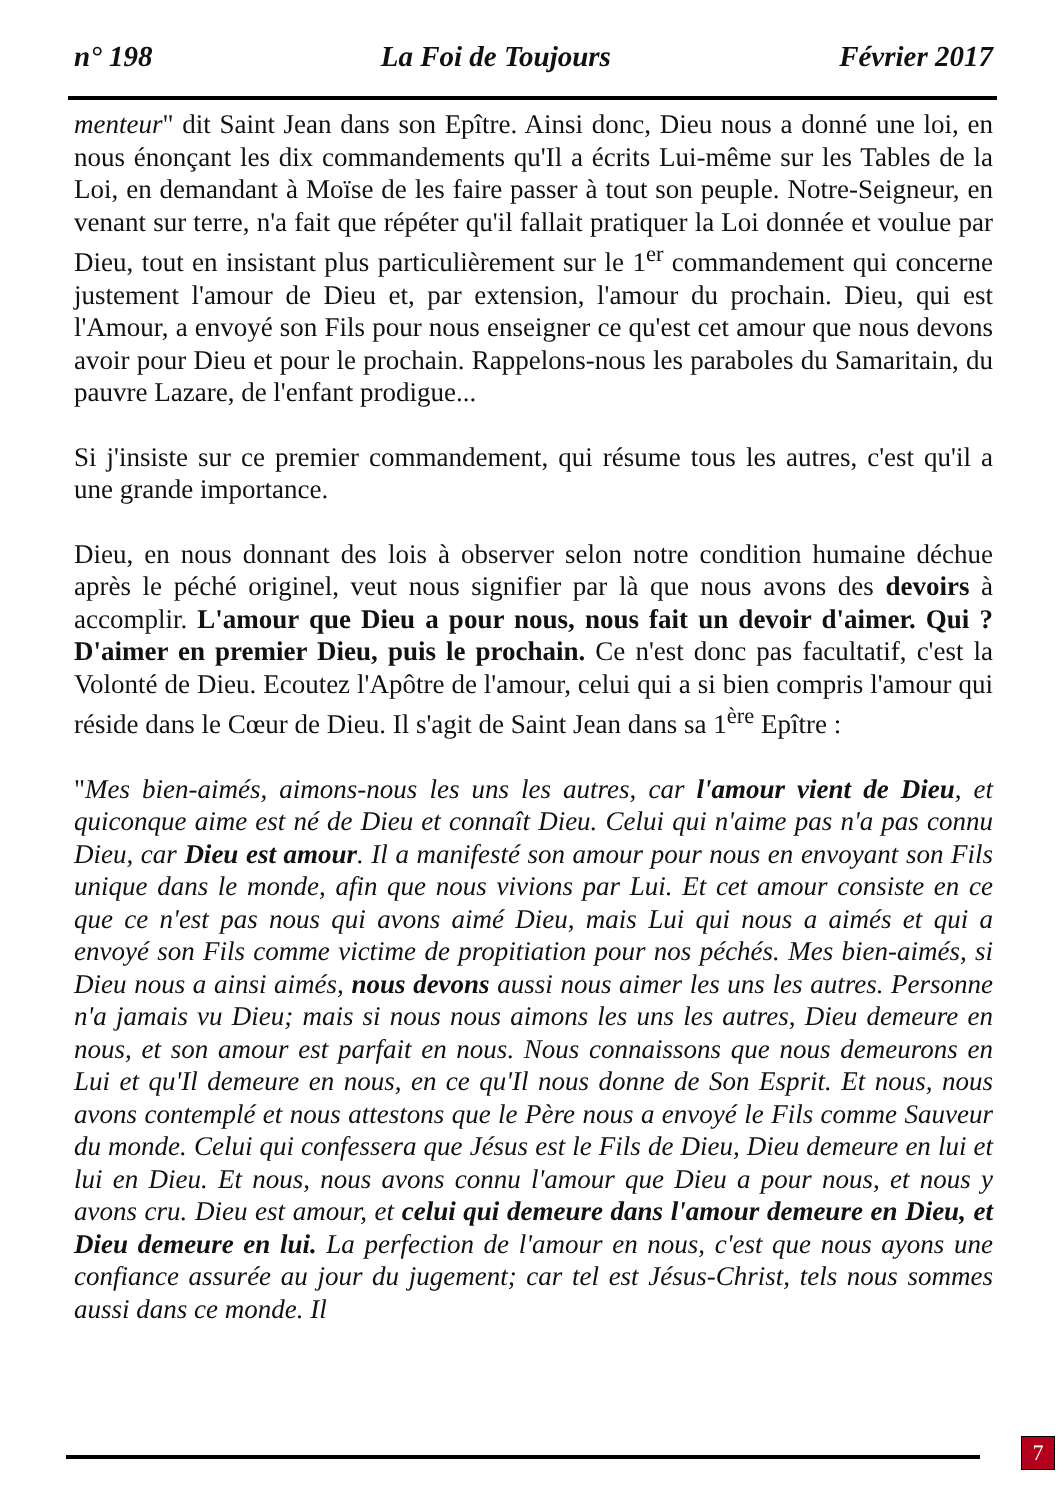n° 198 La Foi de Toujours Février 2017
menteur" dit Saint Jean dans son Epître. Ainsi donc, Dieu nous a donné une loi, en nous énonçant les dix commandements qu'Il a écrits Lui-même sur les Tables de la Loi, en demandant à Moïse de les faire passer à tout son peuple. Notre-Seigneur, en venant sur terre, n'a fait que répéter qu'il fallait pratiquer la Loi donnée et voulue par Dieu, tout en insistant plus particulièrement sur le 1<sup>er</sup> commandement qui concerne justement l'amour de Dieu et, par extension, l'amour du prochain. Dieu, qui est l'Amour, a envoyé son Fils pour nous enseigner ce qu'est cet amour que nous devons avoir pour Dieu et pour le prochain. Rappelons-nous les paraboles du Samaritain, du pauvre Lazare, de l'enfant prodigue...
Si j'insiste sur ce premier commandement, qui résume tous les autres, c'est qu'il a une grande importance.
Dieu, en nous donnant des lois à observer selon notre condition humaine déchue après le péché originel, veut nous signifier par là que nous avons des devoirs à accomplir. L'amour que Dieu a pour nous, nous fait un devoir d'aimer. Qui ? D'aimer en premier Dieu, puis le prochain. Ce n'est donc pas facultatif, c'est la Volonté de Dieu. Ecoutez l'Apôtre de l'amour, celui qui a si bien compris l'amour qui réside dans le Cœur de Dieu. Il s'agit de Saint Jean dans sa 1<sup>ère</sup> Epître :
"Mes bien-aimés, aimons-nous les uns les autres, car l'amour vient de Dieu, et quiconque aime est né de Dieu et connaît Dieu. Celui qui n'aime pas n'a pas connu Dieu, car Dieu est amour. Il a manifesté son amour pour nous en envoyant son Fils unique dans le monde, afin que nous vivions par Lui. Et cet amour consiste en ce que ce n'est pas nous qui avons aimé Dieu, mais Lui qui nous a aimés et qui a envoyé son Fils comme victime de propitiation pour nos péchés. Mes bien-aimés, si Dieu nous a ainsi aimés, nous devons aussi nous aimer les uns les autres. Personne n'a jamais vu Dieu; mais si nous nous aimons les uns les autres, Dieu demeure en nous, et son amour est parfait en nous. Nous connaissons que nous demeurons en Lui et qu'Il demeure en nous, en ce qu'Il nous donne de Son Esprit. Et nous, nous avons contemplé et nous attestons que le Père nous a envoyé le Fils comme Sauveur du monde. Celui qui confessera que Jésus est le Fils de Dieu, Dieu demeure en lui et lui en Dieu. Et nous, nous avons connu l'amour que Dieu a pour nous, et nous y avons cru. Dieu est amour, et celui qui demeure dans l'amour demeure en Dieu, et Dieu demeure en lui. La perfection de l'amour en nous, c'est que nous ayons une confiance assurée au jour du jugement; car tel est Jésus-Christ, tels nous sommes aussi dans ce monde. Il
7